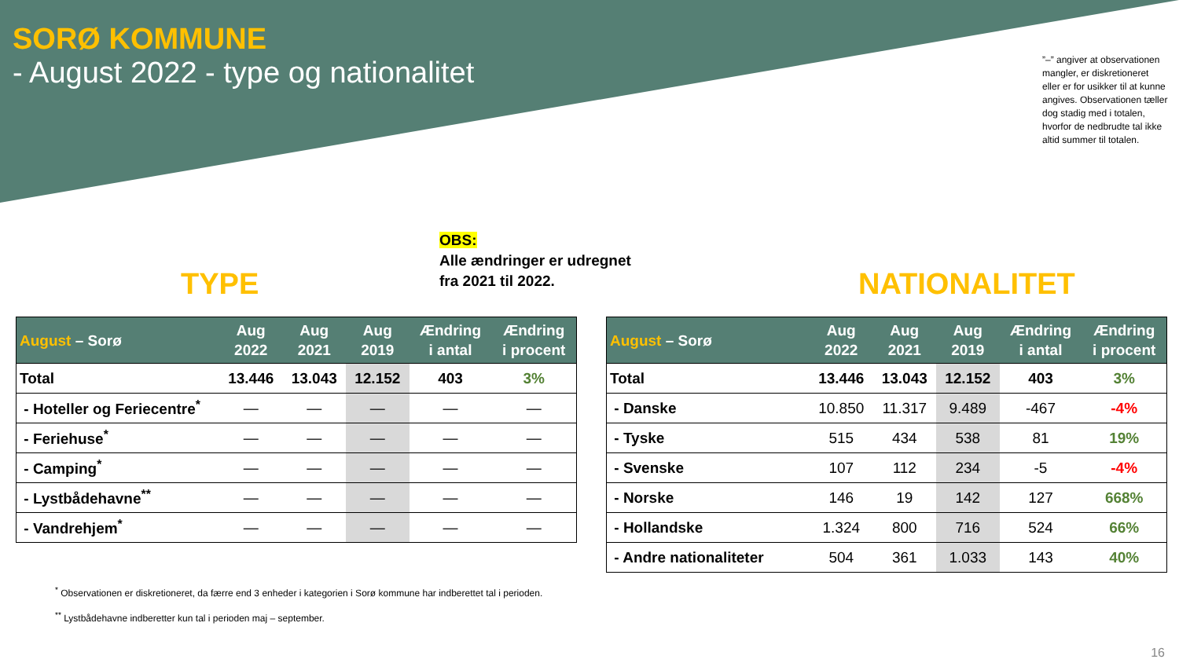SORØ KOMMUNE
- August 2022 - type og nationalitet
”–” angiver at observationen mangler, er diskretioneret eller er for usikker til at kunne angives. Observationen tæller dog stadig med i totalen, hvorfor de nedbrudte tal ikke altid summer til totalen.
OBS:
Alle ændringer er udregnet
fra 2021 til 2022.
TYPE NATIONALITET
| August – Sorø | Aug 2022 | Aug 2021 | Aug 2019 | Ændring i antal | Ændring i procent |
| --- | --- | --- | --- | --- | --- |
| Total | 13.446 | 13.043 | 12.152 | 403 | 3% |
| - Hoteller og Feriecentre<sup>*</sup> | — | — | — | — | — |
| - Feriehuse<sup>*</sup> | — | — | — | — | — |
| - Camping<sup>*</sup> | — | — | — | — | — |
| - Lystbådehavne<sup>**</sup> | — | — | — | — | — |
| - Vandrehjem<sup>*</sup> | — | — | — | — | — |
| August – Sorø | Aug 2022 | Aug 2021 | Aug 2019 | Ændring i antal | Ændring i procent |
| --- | --- | --- | --- | --- | --- |
| Total | 13.446 | 13.043 | 12.152 | 403 | 3% |
| - Danske | 10.850 | 11.317 | 9.489 | -467 | -4% |
| - Tyske | 515 | 434 | 538 | 81 | 19% |
| - Svenske | 107 | 112 | 234 | -5 | -4% |
| - Norske | 146 | 19 | 142 | 127 | 668% |
| - Hollandske | 1.324 | 800 | 716 | 524 | 66% |
| - Andre nationaliteter | 504 | 361 | 1.033 | 143 | 40% |
<sup>*</sup> Observationen er diskretioneret, da færre end 3 enheder i kategorien i Sorø kommune har indberettet tal i perioden.
<sup>**</sup> Lystbådehavne indberetter kun tal i perioden maj – september.
16